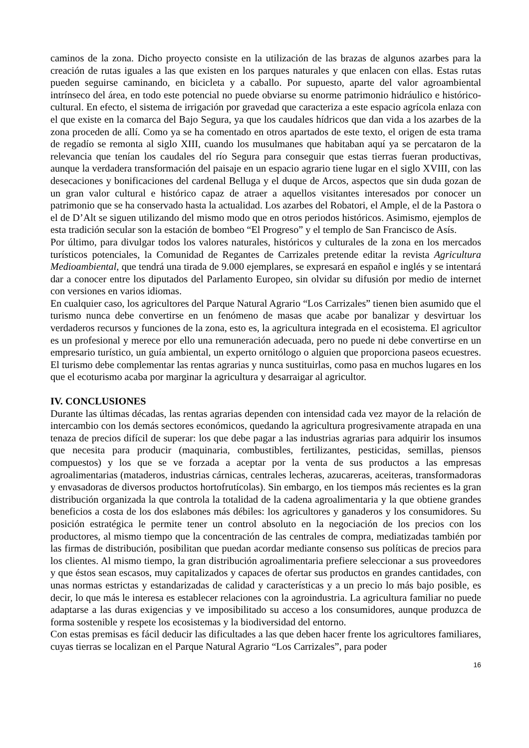caminos de la zona. Dicho proyecto consiste en la utilización de las brazas de algunos azarbes para la creación de rutas iguales a las que existen en los parques naturales y que enlacen con ellas. Estas rutas pueden seguirse caminando, en bicicleta y a caballo. Por supuesto, aparte del valor agroambiental intrínseco del área, en todo este potencial no puede obviarse su enorme patrimonio hidráulico e histórico-cultural. En efecto, el sistema de irrigación por gravedad que caracteriza a este espacio agrícola enlaza con el que existe en la comarca del Bajo Segura, ya que los caudales hídricos que dan vida a los azarbes de la zona proceden de allí. Como ya se ha comentado en otros apartados de este texto, el origen de esta trama de regadío se remonta al siglo XIII, cuando los musulmanes que habitaban aquí ya se percataron de la relevancia que tenían los caudales del río Segura para conseguir que estas tierras fueran productivas, aunque la verdadera transformación del paisaje en un espacio agrario tiene lugar en el siglo XVIII, con las desecaciones y bonificaciones del cardenal Belluga y el duque de Arcos, aspectos que sin duda gozan de un gran valor cultural e histórico capaz de atraer a aquellos visitantes interesados por conocer un patrimonio que se ha conservado hasta la actualidad. Los azarbes del Robatori, el Ample, el de la Pastora o el de D’Alt se siguen utilizando del mismo modo que en otros periodos históricos. Asimismo, ejemplos de esta tradición secular son la estación de bombeo “El Progreso” y el templo de San Francisco de Asís.
Por último, para divulgar todos los valores naturales, históricos y culturales de la zona en los mercados turísticos potenciales, la Comunidad de Regantes de Carrizales pretende editar la revista Agricultura Medioambiental, que tendrá una tirada de 9.000 ejemplares, se expresará en español e inglés y se intentará dar a conocer entre los diputados del Parlamento Europeo, sin olvidar su difusión por medio de internet con versiones en varios idiomas.
En cualquier caso, los agricultores del Parque Natural Agrario “Los Carrizales” tienen bien asumido que el turismo nunca debe convertirse en un fenómeno de masas que acabe por banalizar y desvirtuar los verdaderos recursos y funciones de la zona, esto es, la agricultura integrada en el ecosistema. El agricultor es un profesional y merece por ello una remuneración adecuada, pero no puede ni debe convertirse en un empresario turístico, un guía ambiental, un experto ornitólogo o alguien que proporciona paseos ecuestres. El turismo debe complementar las rentas agrarias y nunca sustituirlas, como pasa en muchos lugares en los que el ecoturismo acaba por marginar la agricultura y desarraigar al agricultor.
IV. CONCLUSIONES
Durante las últimas décadas, las rentas agrarias dependen con intensidad cada vez mayor de la relación de intercambio con los demás sectores económicos, quedando la agricultura progresivamente atrapada en una tenaza de precios difícil de superar: los que debe pagar a las industrias agrarias para adquirir los insumos que necesita para producir (maquinaria, combustibles, fertilizantes, pesticidas, semillas, piensos compuestos) y los que se ve forzada a aceptar por la venta de sus productos a las empresas agroalimentarias (mataderos, industrias cárnicas, centrales lecheras, azucareras, aceiteras, transformadoras y envasadoras de diversos productos hortofrutícolas). Sin embargo, en los tiempos más recientes es la gran distribución organizada la que controla la totalidad de la cadena agroalimentaria y la que obtiene grandes beneficios a costa de los dos eslabones más débiles: los agricultores y ganaderos y los consumidores. Su posición estratégica le permite tener un control absoluto en la negociación de los precios con los productores, al mismo tiempo que la concentración de las centrales de compra, mediatizadas también por las firmas de distribución, posibilitan que puedan acordar mediante consenso sus políticas de precios para los clientes. Al mismo tiempo, la gran distribución agroalimentaria prefiere seleccionar a sus proveedores y que éstos sean escasos, muy capitalizados y capaces de ofertar sus productos en grandes cantidades, con unas normas estrictas y estandarizadas de calidad y características y a un precio lo más bajo posible, es decir, lo que más le interesa es establecer relaciones con la agroindustria. La agricultura familiar no puede adaptarse a las duras exigencias y ve imposibilitado su acceso a los consumidores, aunque produzca de forma sostenible y respete los ecosistemas y la biodiversidad del entorno.
Con estas premisas es fácil deducir las dificultades a las que deben hacer frente los agricultores familiares, cuyas tierras se localizan en el Parque Natural Agrario “Los Carrizales”, para poder
16